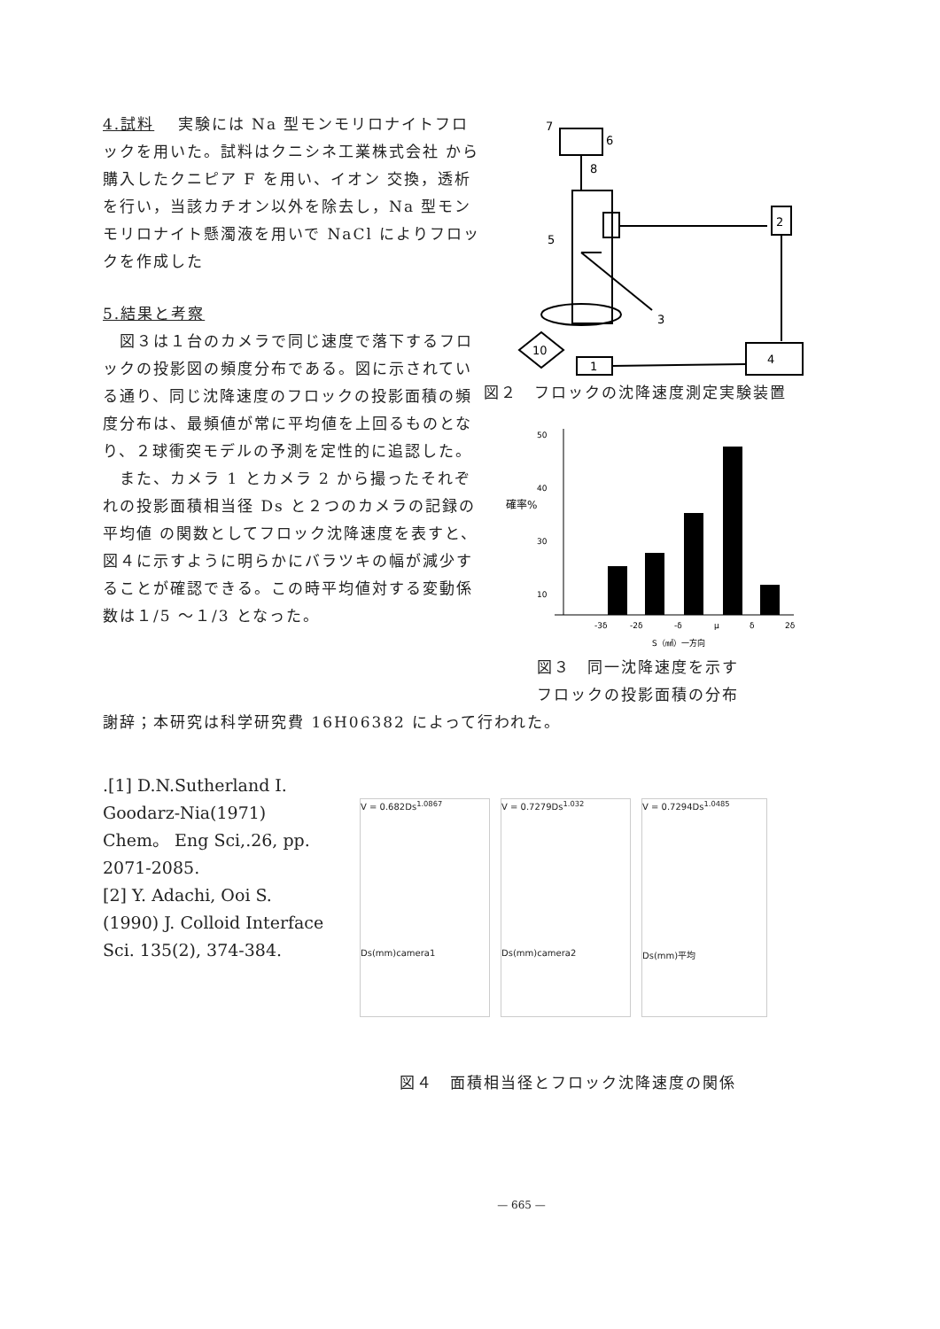4.試料　 実験には Na 型モンモリロナイトフロックを用いた。試料はクニシネ工業株式会社 から購入したクニピア F を用い、イオン 交換，透析を行い，当該カチオン以外を除去し，Na 型モンモリロナイト懸濁液を用いで NaCl によりフロックを作成した
5.結果と考察
　図３は１台のカメラで同じ速度で落下するフロックの投影図の頻度分布である。図に示されている通り、同じ沈降速度のフロックの投影面積の頻度分布は、最頻値が常に平均値を上回るものとなり、２球衝突モデルの予測を定性的に追認した。
　また、カメラ 1 とカメラ 2 から撮ったそれぞれの投影面積相当径 Ds と２つのカメラの記録の平均値 の関数としてフロック沈降速度を表すと、図４に示すように明らかにバラツキの幅が減少することが確認できる。この時平均値対する変動係数は１/5 ～１/3 となった。
7
6
8
5
2
4
1
10
3
図２　フロックの沈降速度測定実験装置
50
40
30
10
-3δ
-2δ
-δ
μ
δ
2δ
S（㎟）一方向
確率%
図３　同一沈降速度を示す
フロックの投影面積の分布
謝辞；本研究は科学研究費 16H06382 によって行われた。
.[1] D.N.Sutherland I. Goodarz-Nia(1971) Chem。 Eng Sci,.26, pp. 2071-2085.
[2] Y. Adachi, Ooi S. (1990) J. Colloid Interface Sci. 135(2), 374-384.
V = 0.682Ds<sup>1.0867</sup>
Ds(mm)camera1
V = 0.7279Ds<sup>1.032</sup>
Ds(mm)camera2
V = 0.7294Ds<sup>1.0485</sup>
Ds(mm)平均
図４　面積相当径とフロック沈降速度の関係
— 665 —